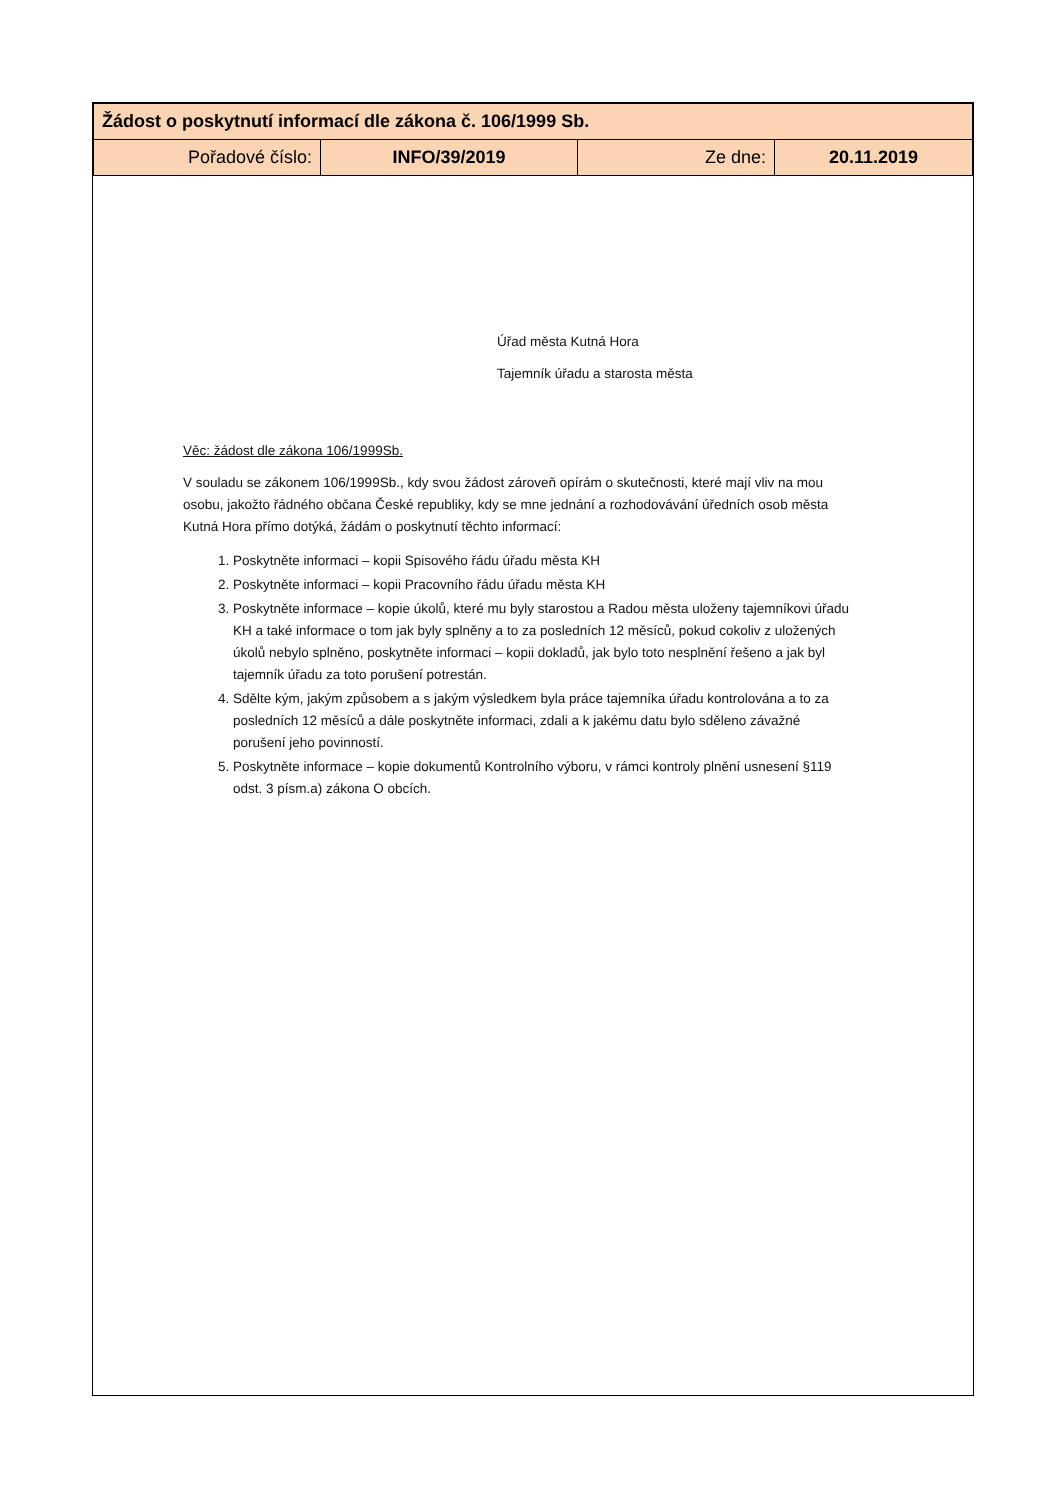| Žádost o poskytnutí informací dle zákona č. 106/1999 Sb. | | | |
| Pořadové číslo: | INFO/39/2019 | Ze dne: | 20.11.2019 |
Úřad města Kutná Hora
Tajemník úřadu a starosta města
Věc: žádost dle zákona 106/1999Sb.
V souladu se zákonem 106/1999Sb., kdy svou žádost zároveň opírám o skutečnosti, které mají vliv na mou osobu, jakožto řádného občana České republiky, kdy se mne jednání a rozhodovávání úředních osob města Kutná Hora přímo dotýká, žádám o poskytnutí těchto informací:
1. Poskytněte informaci – kopii Spisového řádu úřadu města KH
2. Poskytněte informaci – kopii Pracovního řádu úřadu města KH
3. Poskytněte informace – kopie úkolů, které mu byly starostou a Radou města uloženy tajemníkovi úřadu KH a také informace o tom jak byly splněny a to za posledních 12 měsíců, pokud cokoliv z uložených úkolů nebylo splněno, poskytněte informaci – kopii dokladů, jak bylo toto nesplnění řešeno a jak byl tajemník úřadu za toto porušení potrestán.
4. Sdělte kým, jakým způsobem a s jakým výsledkem byla práce tajemníka úřadu kontrolována a to za posledních 12 měsíců a dále poskytněte informaci, zdali a k jakému datu bylo sděleno závažné porušení jeho povinností.
5. Poskytněte informace – kopie dokumentů Kontrolního výboru, v rámci kontroly plnění usnesení §119 odst. 3 písm.a) zákona O obcích.